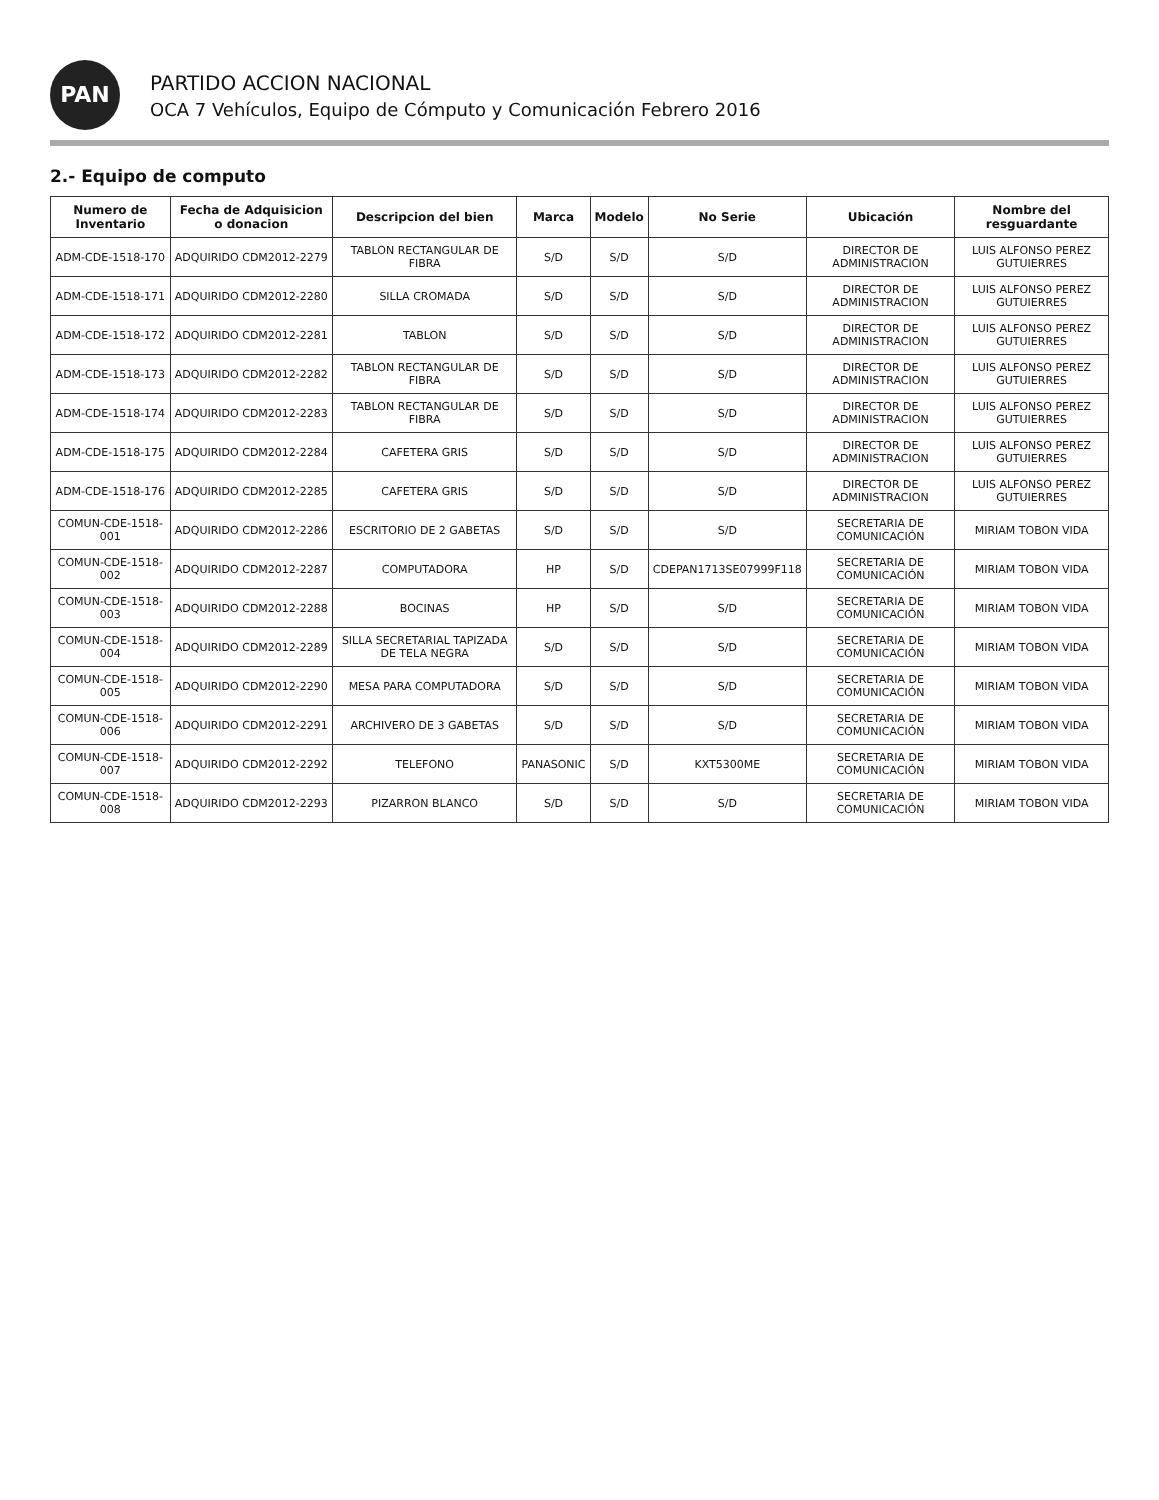PAN
PARTIDO ACCION NACIONAL
OCA 7 Vehículos, Equipo de Cómputo y Comunicación Febrero 2016
2.- Equipo de computo
| Numero de Inventario | Fecha de Adquisicion o donacion | Descripcion del bien | Marca | Modelo | No Serie | Ubicación | Nombre del resguardante |
| --- | --- | --- | --- | --- | --- | --- | --- |
| ADM-CDE-1518-170 | ADQUIRIDO CDM2012-2279 | TABLON RECTANGULAR DE FIBRA | S/D | S/D | S/D | DIRECTOR DE ADMINISTRACION | LUIS ALFONSO PEREZ GUTUIERRES |
| ADM-CDE-1518-171 | ADQUIRIDO CDM2012-2280 | SILLA CROMADA | S/D | S/D | S/D | DIRECTOR DE ADMINISTRACION | LUIS ALFONSO PEREZ GUTUIERRES |
| ADM-CDE-1518-172 | ADQUIRIDO CDM2012-2281 | TABLON | S/D | S/D | S/D | DIRECTOR DE ADMINISTRACION | LUIS ALFONSO PEREZ GUTUIERRES |
| ADM-CDE-1518-173 | ADQUIRIDO CDM2012-2282 | TABLON RECTANGULAR DE FIBRA | S/D | S/D | S/D | DIRECTOR DE ADMINISTRACION | LUIS ALFONSO PEREZ GUTUIERRES |
| ADM-CDE-1518-174 | ADQUIRIDO CDM2012-2283 | TABLON RECTANGULAR DE FIBRA | S/D | S/D | S/D | DIRECTOR DE ADMINISTRACION | LUIS ALFONSO PEREZ GUTUIERRES |
| ADM-CDE-1518-175 | ADQUIRIDO CDM2012-2284 | CAFETERA GRIS | S/D | S/D | S/D | DIRECTOR DE ADMINISTRACION | LUIS ALFONSO PEREZ GUTUIERRES |
| ADM-CDE-1518-176 | ADQUIRIDO CDM2012-2285 | CAFETERA GRIS | S/D | S/D | S/D | DIRECTOR DE ADMINISTRACION | LUIS ALFONSO PEREZ GUTUIERRES |
| COMUN-CDE-1518-001 | ADQUIRIDO CDM2012-2286 | ESCRITORIO DE 2 GABETAS | S/D | S/D | S/D | SECRETARIA DE COMUNICACIÓN | MIRIAM TOBON VIDA |
| COMUN-CDE-1518-002 | ADQUIRIDO CDM2012-2287 | COMPUTADORA | HP | S/D | CDEPAN1713SE07999F118 | SECRETARIA DE COMUNICACIÓN | MIRIAM TOBON VIDA |
| COMUN-CDE-1518-003 | ADQUIRIDO CDM2012-2288 | BOCINAS | HP | S/D | S/D | SECRETARIA DE COMUNICACIÓN | MIRIAM TOBON VIDA |
| COMUN-CDE-1518-004 | ADQUIRIDO CDM2012-2289 | SILLA SECRETARIAL TAPIZADA DE TELA NEGRA | S/D | S/D | S/D | SECRETARIA DE COMUNICACIÓN | MIRIAM TOBON VIDA |
| COMUN-CDE-1518-005 | ADQUIRIDO CDM2012-2290 | MESA PARA COMPUTADORA | S/D | S/D | S/D | SECRETARIA DE COMUNICACIÓN | MIRIAM TOBON VIDA |
| COMUN-CDE-1518-006 | ADQUIRIDO CDM2012-2291 | ARCHIVERO DE 3 GABETAS | S/D | S/D | S/D | SECRETARIA DE COMUNICACIÓN | MIRIAM TOBON VIDA |
| COMUN-CDE-1518-007 | ADQUIRIDO CDM2012-2292 | TELEFONO | PANASONIC | S/D | KXT5300ME | SECRETARIA DE COMUNICACIÓN | MIRIAM TOBON VIDA |
| COMUN-CDE-1518-008 | ADQUIRIDO CDM2012-2293 | PIZARRON BLANCO | S/D | S/D | S/D | SECRETARIA DE COMUNICACIÓN | MIRIAM TOBON VIDA |